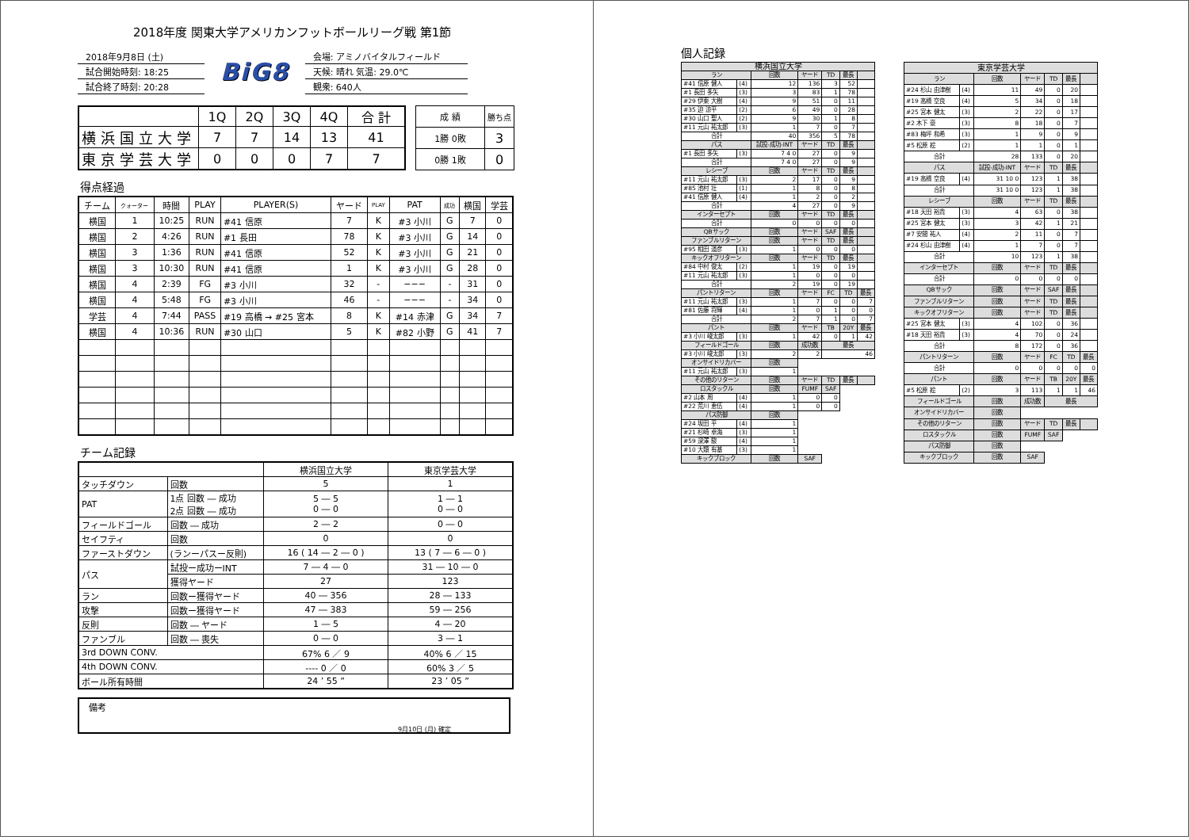2018年度 関東大学アメリカンフットボールリーグ戦 第1節
2018年9月8日 (土)
試合開始時刻: 18:25
試合終了時刻: 20:28
BiG8
会場: アミノバイタルフィールド
天候: 晴れ 気温: 29.0℃
観衆: 640人
| | 1Q | 2Q | 3Q | 4Q | 合 計 |
| 横浜国立大学 | 7 | 7 | 14 | 13 | 41 |
| 東京学芸大学 | 0 | 0 | 0 | 7 | 7 |
| 成 績 | 勝ち点 |
| 1勝 0敗 | 3 |
| 0勝 1敗 | 0 |
得点経過
| チーム | クォーター | 時間 | PLAY | PLAYER(S) | ヤード | PLAY | PAT | 成功 | 横国 | 学芸 |
| --- | --- | --- | --- | --- | --- | --- | --- | --- | --- | --- |
| 横国 | 1 | 10:25 | RUN | #41 信原 | 7 | K | #3 小川 | G | 7 | 0 |
| 横国 | 2 | 4:26 | RUN | #1 長田 | 78 | K | #3 小川 | G | 14 | 0 |
| 横国 | 3 | 1:36 | RUN | #41 信原 | 52 | K | #3 小川 | G | 21 | 0 |
| 横国 | 3 | 10:30 | RUN | #41 信原 | 1 | K | #3 小川 | G | 28 | 0 |
| 横国 | 4 | 2:39 | FG | #3 小川 | 32 | - | −−− | - | 31 | 0 |
| 横国 | 4 | 5:48 | FG | #3 小川 | 46 | - | −−− | - | 34 | 0 |
| 学芸 | 4 | 7:44 | PASS | #19 高橋 → #25 宮本 | 8 | K | #14 赤津 | G | 34 | 7 |
| 横国 | 4 | 10:36 | RUN | #30 山口 | 5 | K | #82 小野 | G | 41 | 7 |
チーム記録
| | | 横浜国立大学 | 東京学芸大学 |
| タッチダウン | 回数 | 5 | 1 |
| PAT | 1点 回数 ― 成功 2点 回数 ― 成功 | 5 ― 5 0 ― 0 | 1 ― 1 0 ― 0 |
| フィールドゴール | 回数 ― 成功 | 2 ― 2 | 0 ― 0 |
| セイフティ | 回数 | 0 | 0 |
| ファーストダウン | (ランーパスー反則) | 16 ( 14 ― 2 ― 0 ) | 13 ( 7 ― 6 ― 0 ) |
| パス | 試投ー成功ーINT | 7 ― 4 ― 0 | 31 ― 10 ― 0 |
| | 獲得ヤード | 27 | 123 |
| ラン | 回数ー獲得ヤード | 40 ― 356 | 28 ― 133 |
| 攻撃 | 回数ー獲得ヤード | 47 ― 383 | 59 ― 256 |
| 反則 | 回数 ― ヤード | 1 ― 5 | 4 ― 20 |
| ファンブル | 回数 ― 喪失 | 0 ― 0 | 3 ― 1 |
| 3rd DOWN CONV. | | 67% 6 ／ 9 | 40% 6 ／ 15 |
| 4th DOWN CONV. | | ---- 0 ／ 0 | 60% 3 ／ 5 |
| ボール所有時間 | | 24 ’ 55 ” | 23 ’ 05 ” |
備考
9月10日 (月) 確定
個人記録
| 横浜国立大学 | | | | | | |
| ラン | | 回数 | ヤード | TD | 最長 | |
| #41 信原 健人 | (4) | 12 | 136 | 3 | 52 | |
| #1 長田 多矢 | (3) | 3 | 83 | 1 | 78 | |
| #29 伊東 大樹 | (4) | 9 | 51 | 0 | 11 | |
| #35 迫 涼平 | (2) | 6 | 49 | 0 | 28 | |
| #30 山口 聖人 | (2) | 9 | 30 | 1 | 8 | |
| #11 元山 祐太郎 | (3) | 1 | 7 | 0 | 7 | |
| 合計 | | 40 | 356 | 5 | 78 | |
| パス | | 試投-成功-INT | ヤード | TD | 最長 | |
| #1 長田 多矢 | (3) | 7 4 0 | 27 | 0 | 9 | |
| 合計 | | 7 4 0 | 27 | 0 | 9 | |
| レシーブ | | 回数 | ヤード | TD | 最長 | |
| #11 元山 祐太郎 | (3) | 2 | 17 | 0 | 9 | |
| #85 池村 壮 | (1) | 1 | 8 | 0 | 8 | |
| #41 信原 健人 | (4) | 1 | 2 | 0 | 2 | |
| 合計 | | 4 | 27 | 0 | 9 | |
| インターセプト | | 回数 | ヤード | TD | 最長 | |
| 合計 | | 0 | 0 | 0 | 0 | |
| QBサック | | 回数 | ヤード | SAF | 最長 | |
| ファンブルリターン | | 回数 | ヤード | TD | 最長 | |
| #95 相田 道彦 | (3) | 1 | 0 | 0 | 0 | |
| キックオフリターン | | 回数 | ヤード | TD | 最長 | |
| #84 中村 俊太 | (2) | 1 | 19 | 0 | 19 | |
| #11 元山 祐太郎 | (3) | 1 | 0 | 0 | 0 | |
| 合計 | | 2 | 19 | 0 | 19 | |
| パントリターン | | 回数 | ヤード | FC | TD | 最長 |
| #11 元山 祐太郎 | (3) | 1 | 7 | 0 | 0 | 7 |
| #81 佐藤 将輝 | (4) | 1 | 0 | 1 | 0 | 0 |
| 合計 | | 2 | 7 | 1 | 0 | 7 |
| パント | | 回数 | ヤード | TB | 20Y | 最長 |
| #3 小川 峻太郎 | (3) | 1 | 42 | 0 | 1 | 42 |
| フィールドゴール | | 回数 | 成功数 | 最長 | | |
| #3 小川 峻太郎 | (3) | 2 | 2 | 46 | | |
| オンサイドリカバー | | 回数 | | | | |
| #11 元山 祐太郎 | (3) | 1 | | | | |
| その他のリターン | | 回数 | ヤード | TD | 最長 | |
| ロスタックル | | 回数 | FUMF | SAF | | |
| #2 山本 周 | (4) | 1 | 0 | 0 | | |
| #22 荒川 恵伍 | (4) | 1 | 0 | 0 | | |
| パス防御 | | 回数 | | | | |
| #24 坂田 平 | (4) | 1 | | | | |
| #21 杉崎 卓海 | (3) | 1 | | | | |
| #59 深澤 駿 | (4) | 1 | | | | |
| #10 大類 有基 | (3) | 1 | | | | |
| キックブロック | | 回数 | SAF | | | |
| 東京学芸大学 | | | | | | |
| ラン | | 回数 | ヤード | TD | 最長 | |
| #24 杉山 由津樹 | (4) | 11 | 49 | 0 | 20 | |
| #19 高橋 空良 | (4) | 5 | 34 | 0 | 18 | |
| #25 宮本 健太 | (3) | 2 | 22 | 0 | 17 | |
| #2 木下 豪 | (3) | 8 | 18 | 0 | 7 | |
| #83 梅坪 和希 | (3) | 1 | 9 | 0 | 9 | |
| #5 松原 絵 | (2) | 1 | 1 | 0 | 1 | |
| 合計 | | 28 | 133 | 0 | 20 | |
| パス | | 試投-成功-INT | ヤード | TD | 最長 | |
| #19 高橋 空良 | (4) | 31 10 0 | 123 | 1 | 38 | |
| 合計 | | 31 10 0 | 123 | 1 | 38 | |
| レシーブ | | 回数 | ヤード | TD | 最長 | |
| #18 天田 裕貴 | (3) | 4 | 63 | 0 | 38 | |
| #25 宮本 健太 | (3) | 3 | 42 | 1 | 21 | |
| #7 安間 祐人 | (4) | 2 | 11 | 0 | 7 | |
| #24 杉山 由津樹 | (4) | 1 | 7 | 0 | 7 | |
| 合計 | | 10 | 123 | 1 | 38 | |
| インターセプト | | 回数 | ヤード | TD | 最長 | |
| 合計 | | 0 | 0 | 0 | 0 | |
| QBサック | | 回数 | ヤード | SAF | 最長 | |
| ファンブルリターン | | 回数 | ヤード | TD | 最長 | |
| キックオフリターン | | 回数 | ヤード | TD | 最長 | |
| #25 宮本 健太 | (3) | 4 | 102 | 0 | 36 | |
| #18 天田 裕貴 | (3) | 4 | 70 | 0 | 24 | |
| 合計 | | 8 | 172 | 0 | 36 | |
| パントリターン | | 回数 | ヤード | FC | TD | 最長 |
| 合計 | | 0 | 0 | 0 | 0 | 0 |
| パント | | 回数 | ヤード | TB | 20Y | 最長 |
| #5 松原 絵 | (2) | 3 | 113 | 1 | 1 | 46 |
| フィールドゴール | | 回数 | 成功数 | 最長 | | |
| オンサイドリカバー | | 回数 | | | | |
| その他のリターン | | 回数 | ヤード | TD | 最長 | |
| ロスタックル | | 回数 | FUMF | SAF | | |
| パス防御 | | 回数 | | | | |
| キックブロック | | 回数 | SAF | | | |